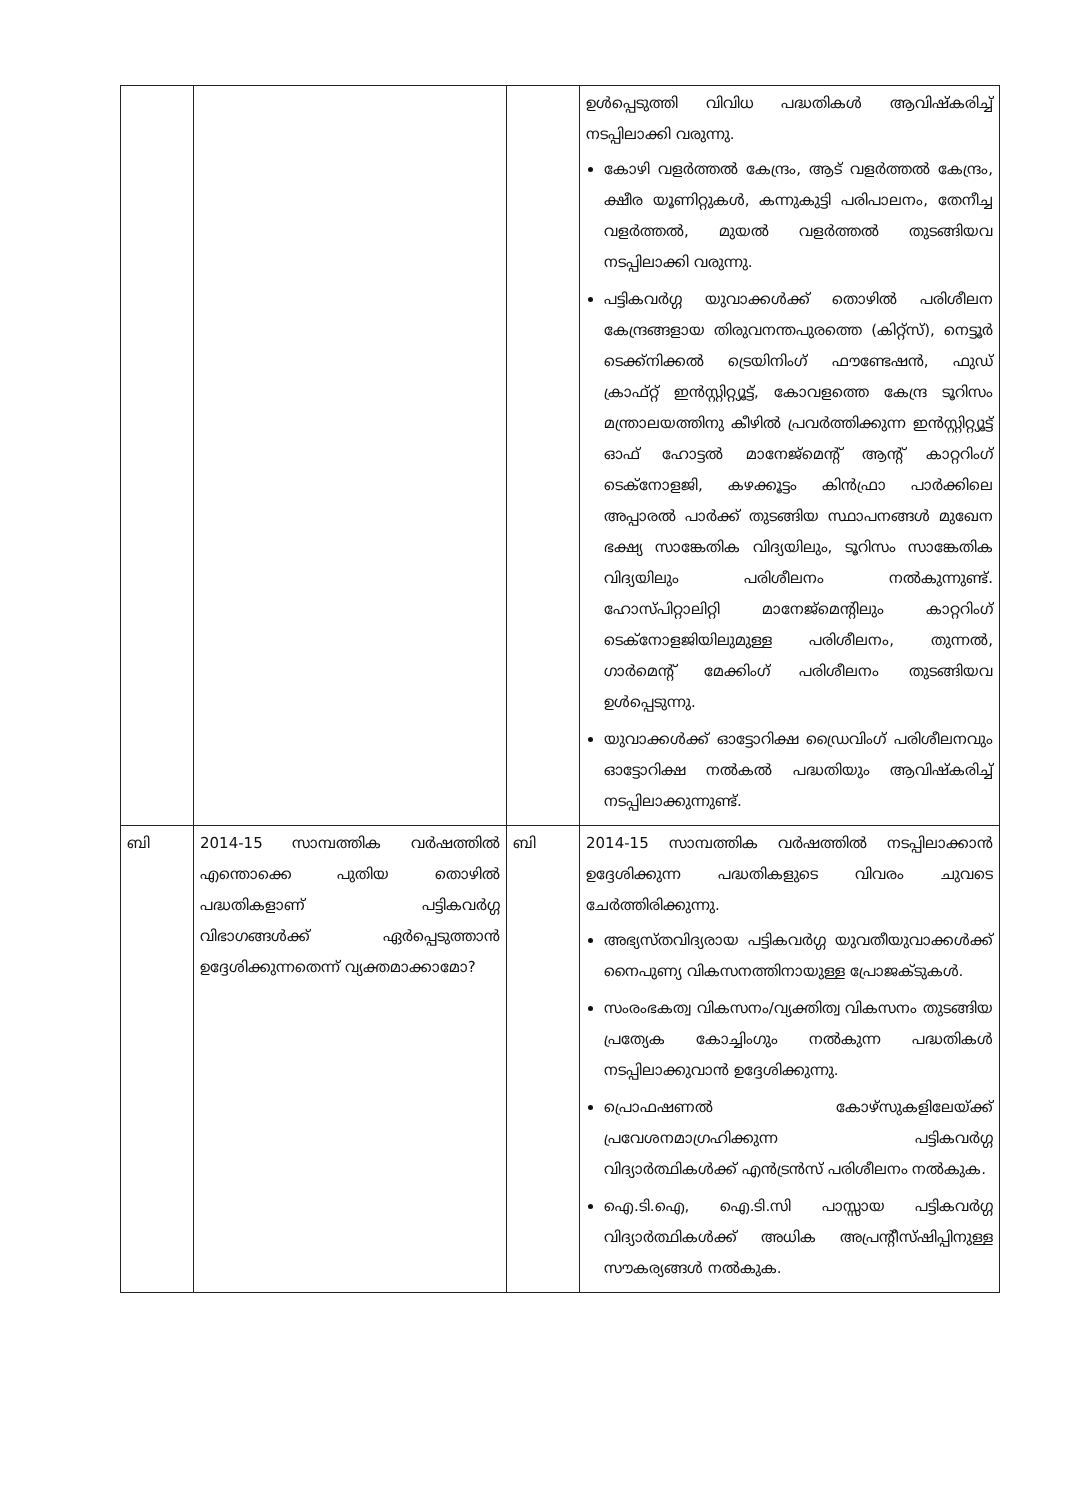| | | | ഉൾപ്പെടുത്തി വിവിധ പദ്ധതികൾ ആവിഷ്കരിച്ച് നടപ്പിലാക്കി വരുന്നു. കോഴി വളർത്തൽ കേന്ദ്രം, ആട് വളർത്തൽ കേന്ദ്രം, ക്ഷീര യൂണിറ്റുകൾ, കന്നുകുട്ടി പരിപാലനം, തേനീച്ച വളർത്തൽ, മുയൽ വളർത്തൽ തുടങ്ങിയവ നടപ്പിലാക്കി വരുന്നു. പട്ടികവർഗ്ഗ യുവാക്കൾക്ക് തൊഴിൽ പരിശീലന കേന്ദ്രങ്ങളായ തിരുവനന്തപുരത്തെ (കിറ്റ്സ്), നെട്ടൂർ ടെക്ക്നിക്കൽ ട്രെയിനിംഗ് ഫൗണ്ടേഷൻ, ഫുഡ് ക്രാഫ്റ്റ് ഇൻസ്റ്റിറ്റ്യൂട്ട്, കോവളത്തെ കേന്ദ്ര ടൂറിസം മന്ത്രാലയത്തിനു കീഴിൽ പ്രവർത്തിക്കുന്ന ഇൻസ്റ്റിറ്റ്യൂട്ട് ഓഫ് ഹോട്ടൽ മാനേജ്മെന്റ് ആന്റ് കാറ്ററിംഗ് ടെക്നോളജി, കഴക്കൂട്ടം കിൻഫ്രാ പാർക്കിലെ അപ്പാരൽ പാർക്ക് തുടങ്ങിയ സ്ഥാപനങ്ങൾ മുഖേന ഭക്ഷ്യ സാങ്കേതിക വിദ്യയിലും, ടൂറിസം സാങ്കേതിക വിദ്യയിലും പരിശീലനം നൽകുന്നുണ്ട്. ഹോസ്പിറ്റാലിറ്റി മാനേജ്മെന്റിലും കാറ്ററിംഗ് ടെക്നോളജിയിലുമുള്ള പരിശീലനം, തുന്നൽ, ഗാർമെന്റ് മേക്കിംഗ് പരിശീലനം തുടങ്ങിയവ ഉൾപ്പെടുന്നു. യുവാക്കൾക്ക് ഓട്ടോറിക്ഷ ഡ്രൈവിംഗ് പരിശീലനവും ഓട്ടോറിക്ഷ നൽകൽ പദ്ധതിയും ആവിഷ്കരിച്ച് നടപ്പിലാക്കുന്നുണ്ട്. |
| ബി | 2014-15 സാമ്പത്തിക വർഷത്തിൽ എന്തൊക്കെ പുതിയ തൊഴിൽ പദ്ധതികളാണ് പട്ടികവർഗ്ഗ വിഭാഗങ്ങൾക്ക് ഏർപ്പെടുത്താൻ ഉദ്ദേശിക്കുന്നതെന്ന് വ്യക്തമാക്കാമോ? | ബി | 2014-15 സാമ്പത്തിക വർഷത്തിൽ നടപ്പിലാക്കാൻ ഉദ്ദേശിക്കുന്ന പദ്ധതികളുടെ വിവരം ചുവടെ ചേർത്തിരിക്കുന്നു. അഭ്യസ്തവിദ്യരായ പട്ടികവർഗ്ഗ യുവതീയുവാക്കൾക്ക് നൈപുണ്യ വികസനത്തിനായുള്ള പ്രോജക്ടുകൾ. സംരംഭകത്വ വികസനം/വ്യക്തിത്വ വികസനം തുടങ്ങിയ പ്രത്യേക കോച്ചിംഗും നൽകുന്ന പദ്ധതികൾ നടപ്പിലാക്കുവാൻ ഉദ്ദേശിക്കുന്നു. പ്രൊഫഷണൽ കോഴ്സുകളിലേയ്ക്ക് പ്രവേശനമാഗ്രഹിക്കുന്ന പട്ടികവർഗ്ഗ വിദ്യാർത്ഥികൾക്ക് എൻട്രൻസ് പരിശീലനം നൽകുക. ഐ.ടി.ഐ, ഐ.ടി.സി പാസ്സായ പട്ടികവർഗ്ഗ വിദ്യാർത്ഥികൾക്ക് അധിക അപ്രന്റീസ്ഷിപ്പിനുള്ള സൗകര്യങ്ങൾ നൽകുക. |